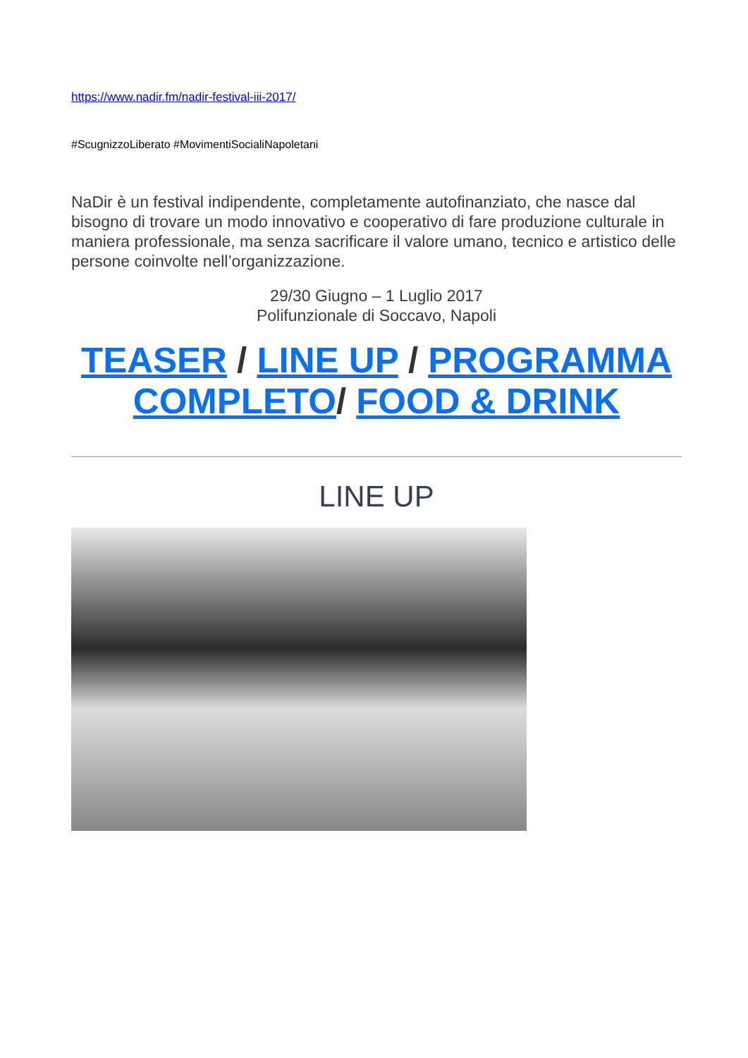https://www.nadir.fm/nadir-festival-iii-2017/
#ScugnizzoLiberato #MovimentiSocialiNapoletani
NaDir è un festival indipendente, completamente autofinanziato, che nasce dal bisogno di trovare un modo innovativo e cooperativo di fare produzione culturale in maniera professionale, ma senza sacrificare il valore umano, tecnico e artistico delle persone coinvolte nell’organizzazione.
29/30 Giugno – 1 Luglio 2017
Polifunzionale di Soccavo, Napoli
TEASER / LINE UP / PROGRAMMA COMPLETO/ FOOD & DRINK
LINE UP